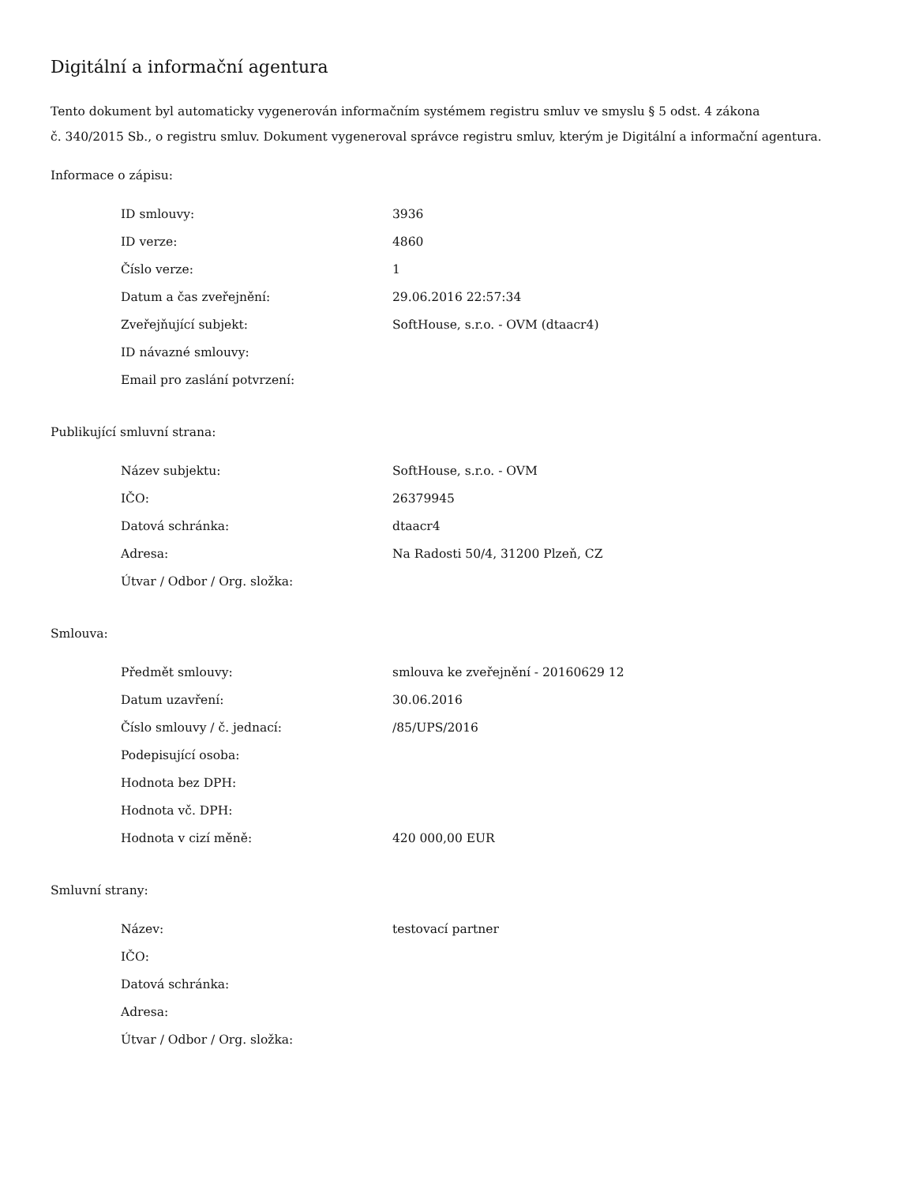Digitální a informační agentura
Tento dokument byl automaticky vygenerován informačním systémem registru smluv ve smyslu § 5 odst. 4 zákona
č. 340/2015 Sb., o registru smluv. Dokument vygeneroval správce registru smluv, kterým je Digitální a informační agentura.
Informace o zápisu:
| ID smlouvy: | 3936 |
| ID verze: | 4860 |
| Číslo verze: | 1 |
| Datum a čas zveřejnění: | 29.06.2016 22:57:34 |
| Zveřejňující subjekt: | SoftHouse, s.r.o. - OVM (dtaacr4) |
| ID návazné smlouvy: | |
| Email pro zaslání potvrzení: | |
Publikující smluvní strana:
| Název subjektu: | SoftHouse, s.r.o. - OVM |
| IČO: | 26379945 |
| Datová schránka: | dtaacr4 |
| Adresa: | Na Radosti 50/4, 31200 Plzeň, CZ |
| Útvar / Odbor / Org. složka: | |
Smlouva:
| Předmět smlouvy: | smlouva ke zveřejnění - 20160629 12 |
| Datum uzavření: | 30.06.2016 |
| Číslo smlouvy / č. jednací: | /85/UPS/2016 |
| Podepisující osoba: | |
| Hodnota bez DPH: | |
| Hodnota vč. DPH: | |
| Hodnota v cizí měně: | 420 000,00 EUR |
Smluvní strany:
| Název: | testovací partner |
| IČO: | |
| Datová schránka: | |
| Adresa: | |
| Útvar / Odbor / Org. složka: | |